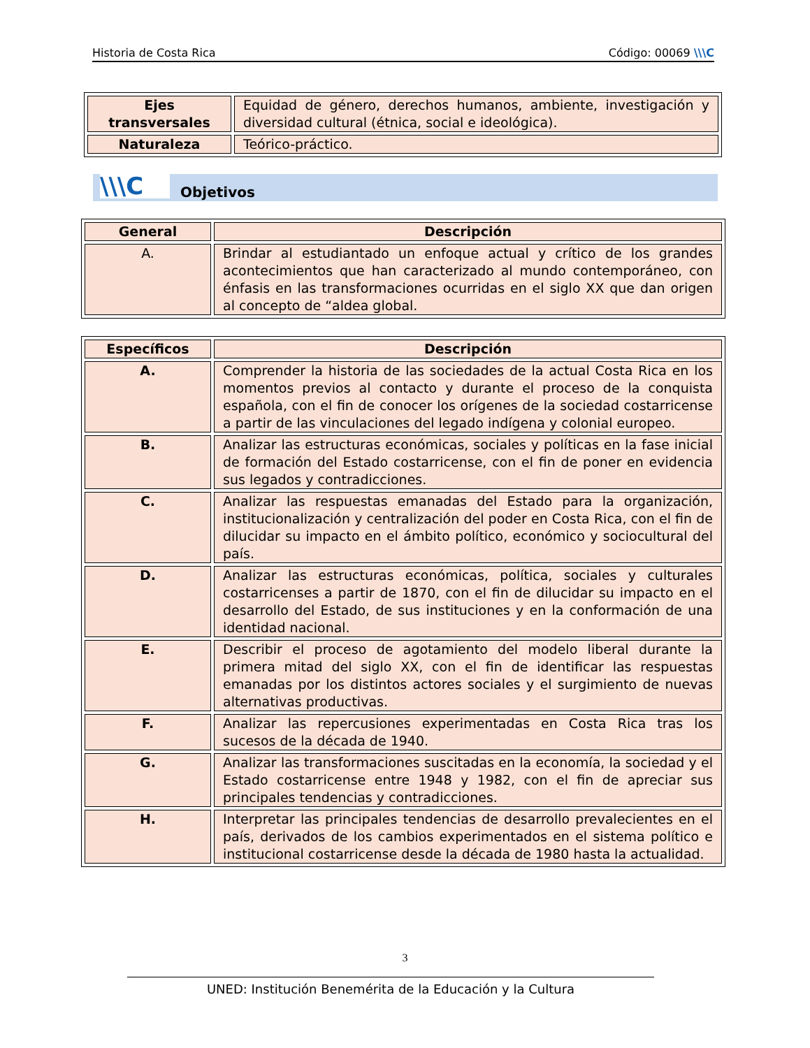Historia de Costa Rica Código: 00069 \\\C
| Ejes transversales | Equidad de género, derechos humanos, ambiente, investigación y diversidad cultural (étnica, social e ideológica). |
| Naturaleza | Teórico-práctico. |
\\\C Objetivos
| General | Descripción |
| --- | --- |
| A. | Brindar al estudiantado un enfoque actual y crítico de los grandes acontecimientos que han caracterizado al mundo contemporáneo, con énfasis en las transformaciones ocurridas en el siglo XX que dan origen al concepto de “aldea global. |
| Específicos | Descripción |
| --- | --- |
| A. | Comprender la historia de las sociedades de la actual Costa Rica en los momentos previos al contacto y durante el proceso de la conquista española, con el fin de conocer los orígenes de la sociedad costarricense a partir de las vinculaciones del legado indígena y colonial europeo. |
| B. | Analizar las estructuras económicas, sociales y políticas en la fase inicial de formación del Estado costarricense, con el fin de poner en evidencia sus legados y contradicciones. |
| C. | Analizar las respuestas emanadas del Estado para la organización, institucionalización y centralización del poder en Costa Rica, con el fin de dilucidar su impacto en el ámbito político, económico y sociocultural del país. |
| D. | Analizar las estructuras económicas, política, sociales y culturales costarricenses a partir de 1870, con el fin de dilucidar su impacto en el desarrollo del Estado, de sus instituciones y en la conformación de una identidad nacional. |
| E. | Describir el proceso de agotamiento del modelo liberal durante la primera mitad del siglo XX, con el fin de identificar las respuestas emanadas por los distintos actores sociales y el surgimiento de nuevas alternativas productivas. |
| F. | Analizar las repercusiones experimentadas en Costa Rica tras los sucesos de la década de 1940. |
| G. | Analizar las transformaciones suscitadas en la economía, la sociedad y el Estado costarricense entre 1948 y 1982, con el fin de apreciar sus principales tendencias y contradicciones. |
| H. | Interpretar las principales tendencias de desarrollo prevalecientes en el país, derivados de los cambios experimentados en el sistema político e institucional costarricense desde la década de 1980 hasta la actualidad. |
3
UNED: Institución Benemérita de la Educación y la Cultura